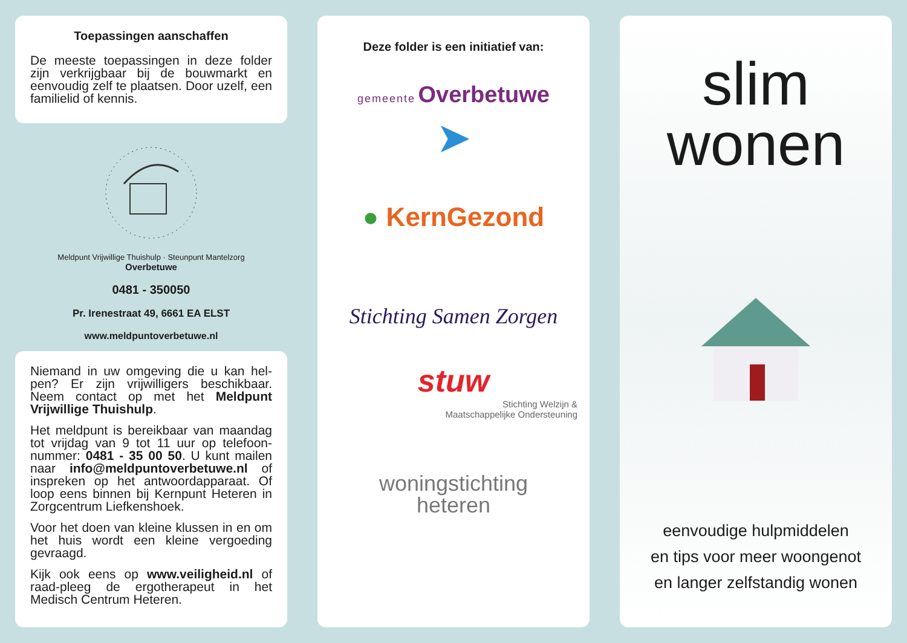Toepassingen aanschaffen
De meeste toepassingen in deze folder zijn verkrijgbaar bij de bouwmarkt en eenvoudig zelf te plaatsen. Door uzelf, een familielid of kennis.
Meldpunt Vrijwillige Thuishulp · Steunpunt Mantelzorg
Overbetuwe
0481 - 350050
Pr. Irenestraat 49, 6661 EA ELST
www.meldpuntoverbetuwe.nl
Niemand in uw omgeving die u kan hel-pen? Er zijn vrijwilligers beschikbaar. Neem contact op met het Meldpunt Vrijwillige Thuishulp.
Het meldpunt is bereikbaar van maandag tot vrijdag van 9 tot 11 uur op telefoon-nummer: 0481 - 35 00 50. U kunt mailen naar info@meldpuntoverbetuwe.nl of inspreken op het antwoordapparaat. Of loop eens binnen bij Kernpunt Heteren in Zorgcentrum Liefkenshoek.
Voor het doen van kleine klussen in en om het huis wordt een kleine vergoeding gevraagd.
Kijk ook eens op www.veiligheid.nl of raad-pleeg de ergotherapeut in het Medisch Centrum Heteren.
Deze folder is een initiatief van:
gemeente Overbetuwe
➤
● KernGezond
Stichting Samen Zorgen
stuw
Stichting Welzijn &
Maatschappelijke Ondersteuning
woningstichting
heteren
slim
wonen
eenvoudige hulpmiddelen
en tips voor meer woongenot
en langer zelfstandig wonen